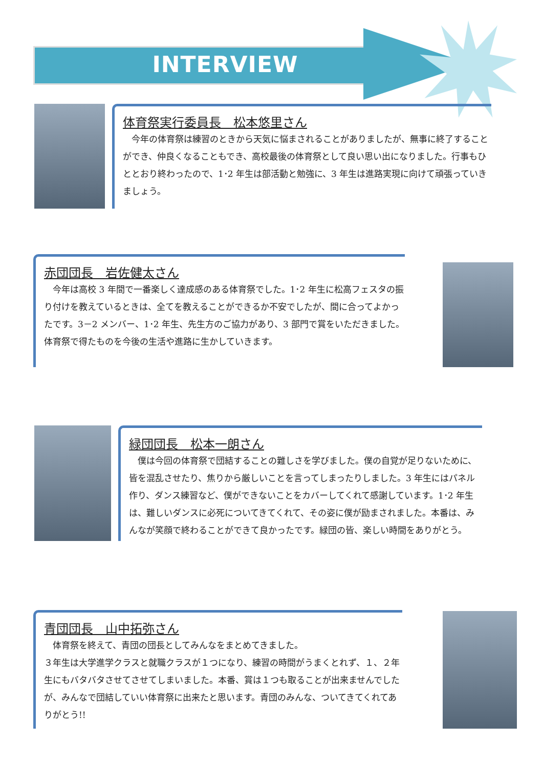INTERVIEW
体育祭実行委員長　松本悠里さん
　今年の体育祭は練習のときから天気に悩まされることがありましたが、無事に終了することができ、仲良くなることもでき、高校最後の体育祭として良い思い出になりました。行事もひととおり終わったので、1･2 年生は部活動と勉強に、3 年生は進路実現に向けて頑張っていきましょう。
赤団団長　岩佐健太さん
　今年は高校 3 年間で一番楽しく達成感のある体育祭でした。1･2 年生に松高フェスタの振り付けを教えているときは、全てを教えることができるか不安でしたが、間に合ってよかったです。3－2 メンバー、1･2 年生、先生方のご協力があり、3 部門で賞をいただきました。体育祭で得たものを今後の生活や進路に生かしていきます。
緑団団長　松本一朗さん
　僕は今回の体育祭で団結することの難しさを学びました。僕の自覚が足りないために、皆を混乱させたり、焦りから厳しいことを言ってしまったりしました。3 年生にはパネル作り、ダンス練習など、僕ができないことをカバーしてくれて感謝しています。1･2 年生は、難しいダンスに必死についてきてくれて、その姿に僕が励まされました。本番は、みんなが笑顔で終わることができて良かったです。緑団の皆、楽しい時間をありがとう。
青団団長　山中拓弥さん
　体育祭を終えて、青団の団長としてみんなをまとめてきました。
３年生は大学進学クラスと就職クラスが１つになり、練習の時間がうまくとれず、１、２年生にもバタバタさせてさせてしまいました。本番、賞は１つも取ることが出来ませんでしたが、みんなで団結していい体育祭に出来たと思います。青団のみんな、ついてきてくれてありがとう!!